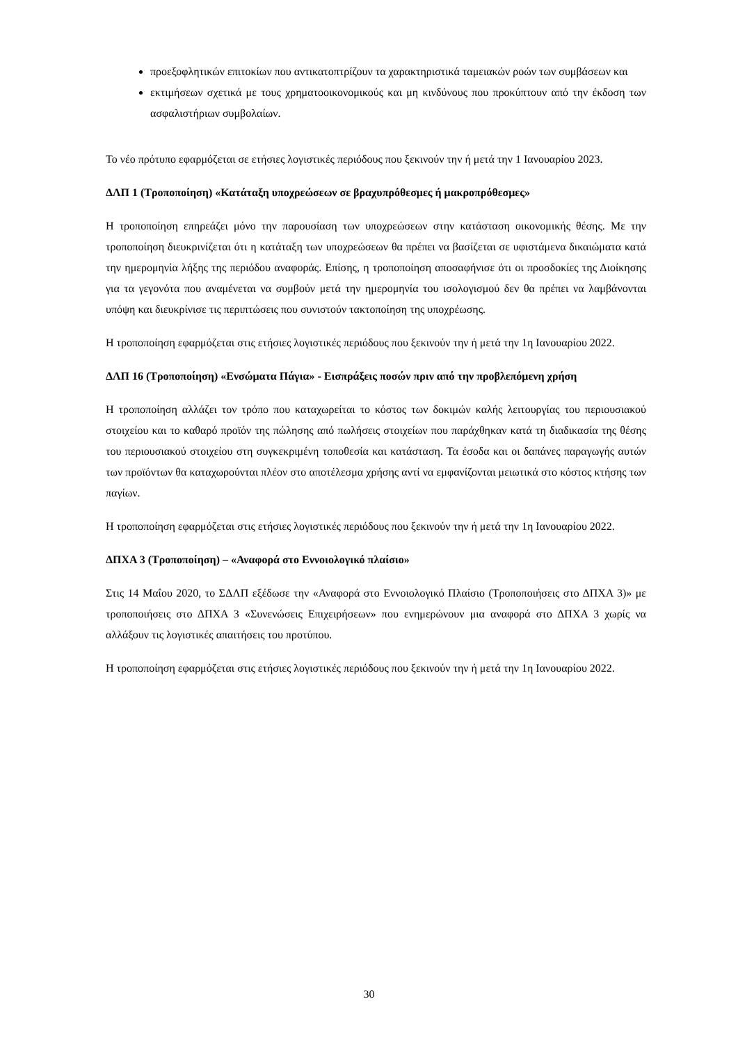προεξοφλητικών επιτοκίων που αντικατοπτρίζουν τα χαρακτηριστικά ταμειακών ροών των συμβάσεων και
εκτιμήσεων σχετικά με τους χρηματοοικονομικούς και μη κινδύνους που προκύπτουν από την έκδοση των ασφαλιστήριων συμβολαίων.
Το νέο πρότυπο εφαρμόζεται σε ετήσιες λογιστικές περιόδους που ξεκινούν την ή μετά την 1 Ιανουαρίου 2023.
ΔΛΠ 1 (Τροποποίηση) «Κατάταξη υποχρεώσεων σε βραχυπρόθεσμες ή μακροπρόθεσμες»
Η τροποποίηση επηρεάζει μόνο την παρουσίαση των υποχρεώσεων στην κατάσταση οικονομικής θέσης. Με την τροποποίηση διευκρινίζεται ότι η κατάταξη των υποχρεώσεων θα πρέπει να βασίζεται σε υφιστάμενα δικαιώματα κατά την ημερομηνία λήξης της περιόδου αναφοράς. Επίσης, η τροποποίηση αποσαφήνισε ότι οι προσδοκίες της Διοίκησης για τα γεγονότα που αναμένεται να συμβούν μετά την ημερομηνία του ισολογισμού δεν θα πρέπει να λαμβάνονται υπόψη και διευκρίνισε τις περιπτώσεις που συνιστούν τακτοποίηση της υποχρέωσης.
Η τροποποίηση εφαρμόζεται στις ετήσιες λογιστικές περιόδους που ξεκινούν την ή μετά την 1η Ιανουαρίου 2022.
ΔΛΠ 16 (Τροποποίηση) «Ενσώματα Πάγια» - Εισπράξεις ποσών πριν από την προβλεπόμενη χρήση
Η τροποποίηση αλλάζει τον τρόπο που καταχωρείται το κόστος των δοκιμών καλής λειτουργίας του περιουσιακού στοιχείου και το καθαρό προϊόν της πώλησης από πωλήσεις στοιχείων που παράχθηκαν κατά τη διαδικασία της θέσης του περιουσιακού στοιχείου στη συγκεκριμένη τοποθεσία και κατάσταση. Τα έσοδα και οι δαπάνες παραγωγής αυτών των προϊόντων θα καταχωρούνται πλέον στο αποτέλεσμα χρήσης αντί να εμφανίζονται μειωτικά στο κόστος κτήσης των παγίων.
Η τροποποίηση εφαρμόζεται στις ετήσιες λογιστικές περιόδους που ξεκινούν την ή μετά την 1η Ιανουαρίου 2022.
ΔΠΧΑ 3 (Τροποποίηση) – «Αναφορά στο Εννοιολογικό πλαίσιο»
Στις 14 Μαΐου 2020, το ΣΔΛΠ εξέδωσε την «Αναφορά στο Εννοιολογικό Πλαίσιο (Τροποποιήσεις στο ΔΠΧΑ 3)» με τροποποιήσεις στο ΔΠΧΑ 3 «Συνενώσεις Επιχειρήσεων» που ενημερώνουν μια αναφορά στο ΔΠΧΑ 3 χωρίς να αλλάξουν τις λογιστικές απαιτήσεις του προτύπου.
Η τροποποίηση εφαρμόζεται στις ετήσιες λογιστικές περιόδους που ξεκινούν την ή μετά την 1η Ιανουαρίου 2022.
30